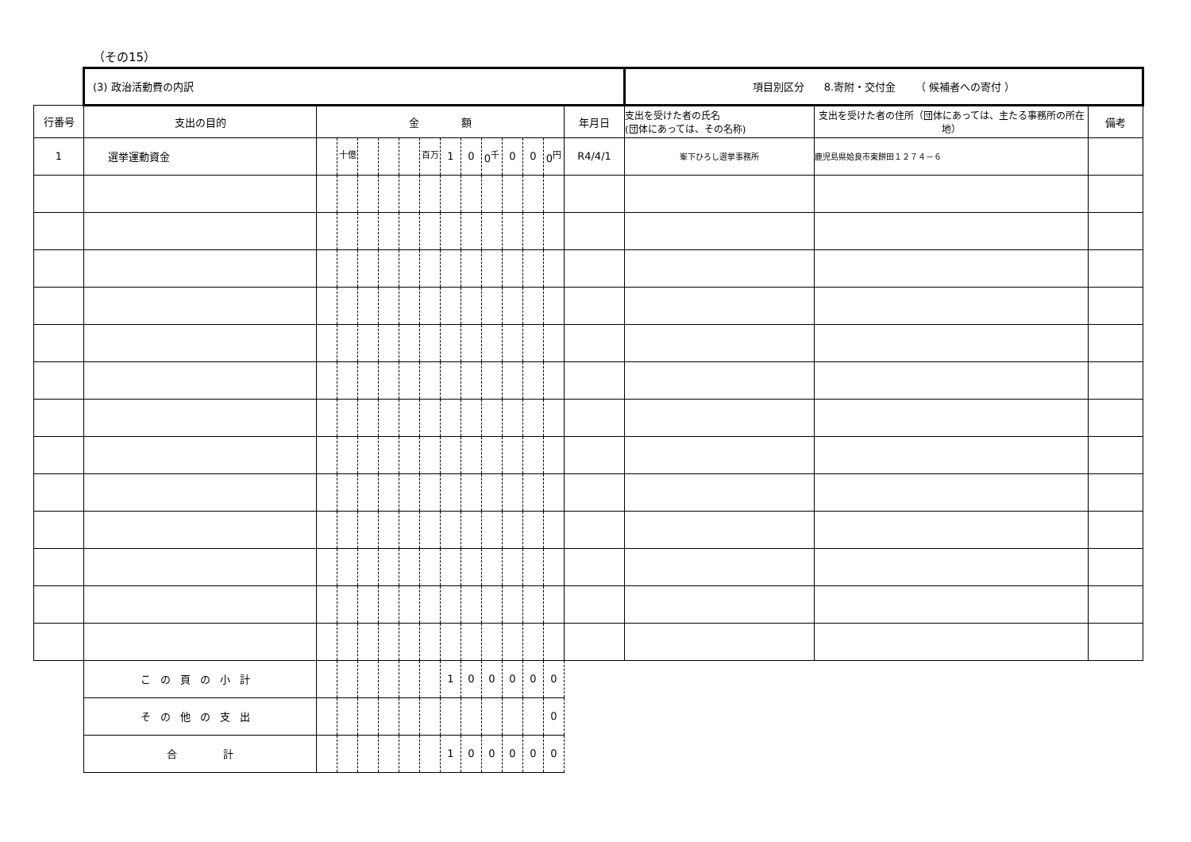（その15）
| | (3) 政治活動費の内訳 | | | | | | | | | | | | | | 項目別区分 8.寄附・交付金 （ 候補者への寄付 ） | | |
| 行番号 | 支出の目的 | 金 額 | | | | | | | | | | | | 年月日 | 支出を受けた者の氏名 (団体にあっては、その名称) | 支出を受けた者の住所（団体にあっては、主たる事務所の所在地） | 備考 |
| 1 | 選挙運動資金 | | <sup>十億</sup> | | | | <sup>百万</sup> | 1 | 0 | 0<sup>千</sup> | 0 | 0 | 0<sup>円</sup> | R4/4/1 | 峯下ひろし選挙事務所 | 鹿児島県姶良市東餅田１２７４－６ | |
| | この頁の小計 | | | | | | | 1 | 0 | 0 | 0 | 0 | 0 | | | | |
| | その他の支出 | | | | | | | | | | | | 0 | | | | |
| | 合 計 | | | | | | | 1 | 0 | 0 | 0 | 0 | 0 | | | | |